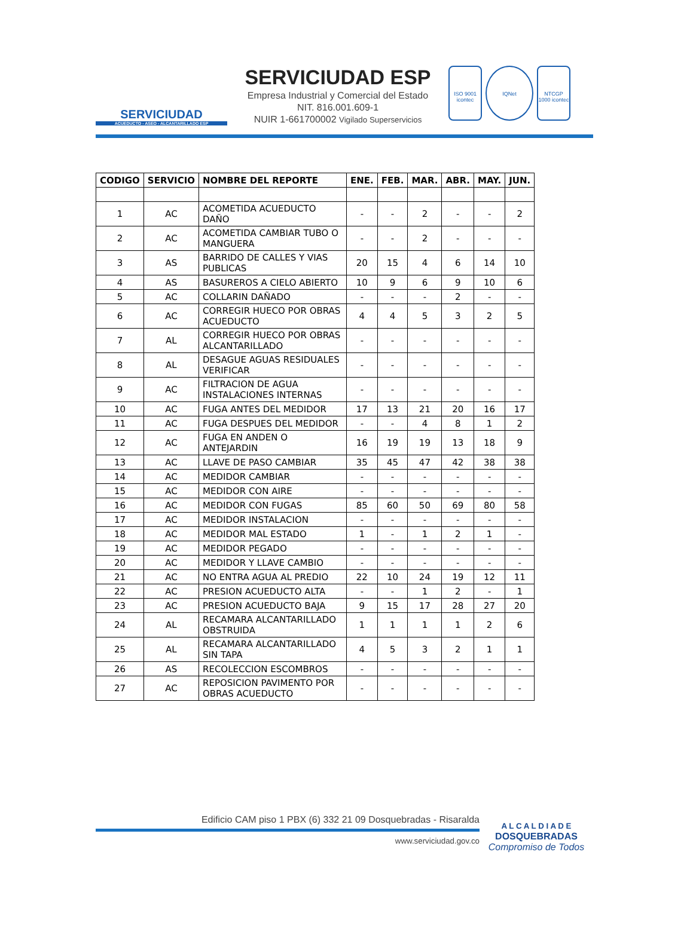SERVICIUDAD
ACUEDUCTO - ASEO - ALCANTARILLADO ESP
SERVICIUDAD ESP
Empresa Industrial y Comercial del Estado
NIT. 816.001.609-1
NUIR 1-661700002 Vigilado Superservicios
ISO 9001 icontec
IQNet NTCGP 1000 icontec
| CODIGO | SERVICIO | NOMBRE DEL REPORTE | ENE. | FEB. | MAR. | ABR. | MAY. | JUN. |
| --- | --- | --- | --- | --- | --- | --- | --- | --- |
| 1 | AC | ACOMETIDA ACUEDUCTO DAÑO | - | - | 2 | - | - | 2 |
| 2 | AC | ACOMETIDA CAMBIAR TUBO O MANGUERA | - | - | 2 | - | - | - |
| 3 | AS | BARRIDO DE CALLES Y VIAS PUBLICAS | 20 | 15 | 4 | 6 | 14 | 10 |
| 4 | AS | BASUREROS A CIELO ABIERTO | 10 | 9 | 6 | 9 | 10 | 6 |
| 5 | AC | COLLARIN DAÑADO | - | - | - | 2 | - | - |
| 6 | AC | CORREGIR HUECO POR OBRAS ACUEDUCTO | 4 | 4 | 5 | 3 | 2 | 5 |
| 7 | AL | CORREGIR HUECO POR OBRAS ALCANTARILLADO | - | - | - | - | - | - |
| 8 | AL | DESAGUE AGUAS RESIDUALES VERIFICAR | - | - | - | - | - | - |
| 9 | AC | FILTRACION DE AGUA INSTALACIONES INTERNAS | - | - | - | - | - | - |
| 10 | AC | FUGA ANTES DEL MEDIDOR | 17 | 13 | 21 | 20 | 16 | 17 |
| 11 | AC | FUGA DESPUES DEL MEDIDOR | - | - | 4 | 8 | 1 | 2 |
| 12 | AC | FUGA EN ANDEN O ANTEJARDIN | 16 | 19 | 19 | 13 | 18 | 9 |
| 13 | AC | LLAVE DE PASO CAMBIAR | 35 | 45 | 47 | 42 | 38 | 38 |
| 14 | AC | MEDIDOR CAMBIAR | - | - | - | - | - | - |
| 15 | AC | MEDIDOR CON AIRE | - | - | - | - | - | - |
| 16 | AC | MEDIDOR CON FUGAS | 85 | 60 | 50 | 69 | 80 | 58 |
| 17 | AC | MEDIDOR INSTALACION | - | - | - | - | - | - |
| 18 | AC | MEDIDOR MAL ESTADO | 1 | - | 1 | 2 | 1 | - |
| 19 | AC | MEDIDOR PEGADO | - | - | - | - | - | - |
| 20 | AC | MEDIDOR Y LLAVE CAMBIO | - | - | - | - | - | - |
| 21 | AC | NO ENTRA AGUA AL PREDIO | 22 | 10 | 24 | 19 | 12 | 11 |
| 22 | AC | PRESION ACUEDUCTO ALTA | - | - | 1 | 2 | - | 1 |
| 23 | AC | PRESION ACUEDUCTO BAJA | 9 | 15 | 17 | 28 | 27 | 20 |
| 24 | AL | RECAMARA ALCANTARILLADO OBSTRUIDA | 1 | 1 | 1 | 1 | 2 | 6 |
| 25 | AL | RECAMARA ALCANTARILLADO SIN TAPA | 4 | 5 | 3 | 2 | 1 | 1 |
| 26 | AS | RECOLECCION ESCOMBROS | - | - | - | - | - | - |
| 27 | AC | REPOSICION PAVIMENTO POR OBRAS ACUEDUCTO | - | - | - | - | - | - |
Edificio CAM piso 1 PBX (6) 332 21 09 Dosquebradas - Risaralda
www.serviciudad.gov.co
A L C A L D I A D E
DOSQUEBRADAS
Compromiso de Todos